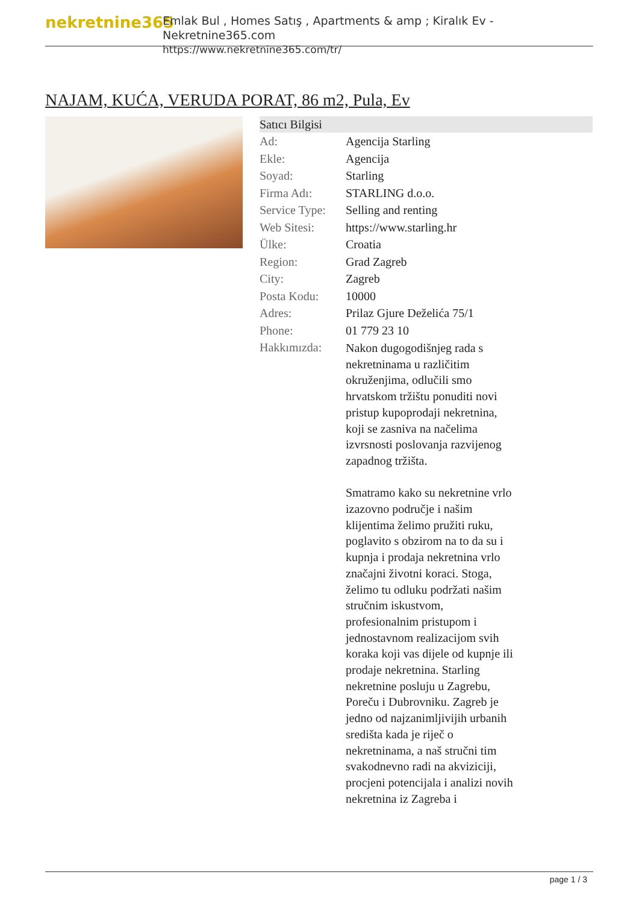nekretnine365
Emlak Bul , Homes Satış , Apartments & amp ; Kiralık Ev - Nekretnine365.com
https://www.nekretnine365.com/tr/
NAJAM, KUĆA, VERUDA PORAT, 86 m2, Pula, Ev
| Satıcı Bilgisi | |
| --- | --- |
| Ad: | Agencija Starling |
| Ekle: | Agencija |
| Soyad: | Starling |
| Firma Adı: | STARLING d.o.o. |
| Service Type: | Selling and renting |
| Web Sitesi: | https://www.starling.hr |
| Ülke: | Croatia |
| Region: | Grad Zagreb |
| City: | Zagreb |
| Posta Kodu: | 10000 |
| Adres: | Prilaz Gjure Deželića 75/1 |
| Phone: | 01 779 23 10 |
| Hakkımızda: | Nakon dugogodišnjeg rada s nekretninama u različitim okruženjima, odlučili smo hrvatskom tržištu ponuditi novi pristup kupoprodaji nekretnina, koji se zasniva na načelima izvrsnosti poslovanja razvijenog zapadnog tržišta. Smatramo kako su nekretnine vrlo izazovno područje i našim klijentima želimo pružiti ruku, poglavito s obzirom na to da su i kupnja i prodaja nekretnina vrlo značajni životni koraci. Stoga, želimo tu odluku podržati našim stručnim iskustvom, profesionalnim pristupom i jednostavnom realizacijom svih koraka koji vas dijele od kupnje ili prodaje nekretnina. Starling nekretnine posluju u Zagrebu, Poreču i Dubrovniku. Zagreb je jedno od najzanimljivijih urbanih središta kada je riječ o nekretninama, a naš stručni tim svakodnevno radi na akviziciji, procjeni potencijala i analizi novih nekretnina iz Zagreba i |
page 1 / 3